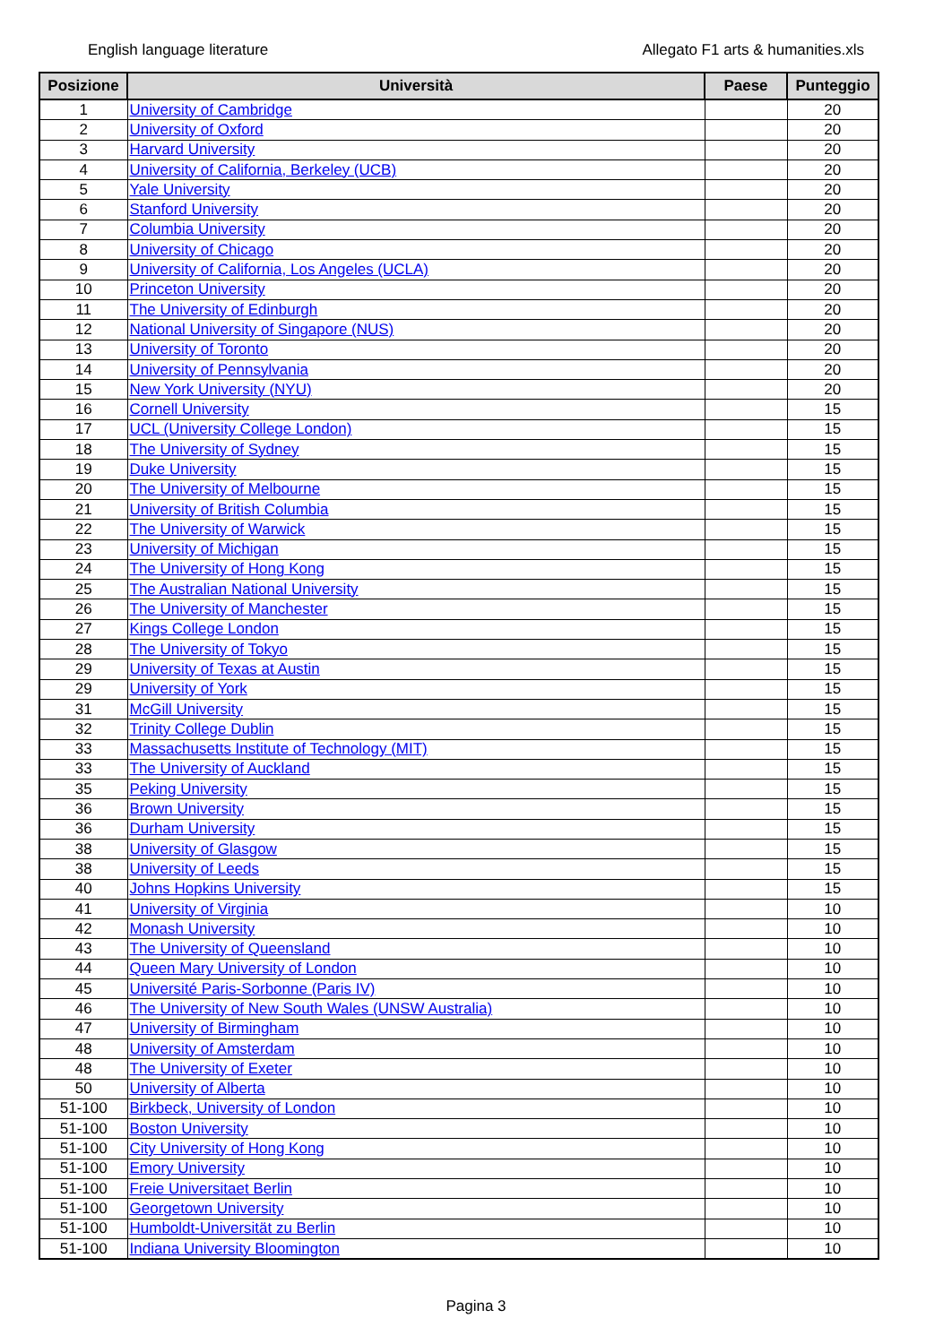English language literature Allegato F1 arts & humanities.xls
| Posizione | Università | Paese | Punteggio |
| --- | --- | --- | --- |
| 1 | University of Cambridge | | 20 |
| 2 | University of Oxford | | 20 |
| 3 | Harvard University | | 20 |
| 4 | University of California, Berkeley (UCB) | | 20 |
| 5 | Yale University | | 20 |
| 6 | Stanford University | | 20 |
| 7 | Columbia University | | 20 |
| 8 | University of Chicago | | 20 |
| 9 | University of California, Los Angeles (UCLA) | | 20 |
| 10 | Princeton University | | 20 |
| 11 | The University of Edinburgh | | 20 |
| 12 | National University of Singapore (NUS) | | 20 |
| 13 | University of Toronto | | 20 |
| 14 | University of Pennsylvania | | 20 |
| 15 | New York University (NYU) | | 20 |
| 16 | Cornell University | | 15 |
| 17 | UCL (University College London) | | 15 |
| 18 | The University of Sydney | | 15 |
| 19 | Duke University | | 15 |
| 20 | The University of Melbourne | | 15 |
| 21 | University of British Columbia | | 15 |
| 22 | The University of Warwick | | 15 |
| 23 | University of Michigan | | 15 |
| 24 | The University of Hong Kong | | 15 |
| 25 | The Australian National University | | 15 |
| 26 | The University of Manchester | | 15 |
| 27 | Kings College London | | 15 |
| 28 | The University of Tokyo | | 15 |
| 29 | University of Texas at Austin | | 15 |
| 29 | University of York | | 15 |
| 31 | McGill University | | 15 |
| 32 | Trinity College Dublin | | 15 |
| 33 | Massachusetts Institute of Technology (MIT) | | 15 |
| 33 | The University of Auckland | | 15 |
| 35 | Peking University | | 15 |
| 36 | Brown University | | 15 |
| 36 | Durham University | | 15 |
| 38 | University of Glasgow | | 15 |
| 38 | University of Leeds | | 15 |
| 40 | Johns Hopkins University | | 15 |
| 41 | University of Virginia | | 10 |
| 42 | Monash University | | 10 |
| 43 | The University of Queensland | | 10 |
| 44 | Queen Mary University of London | | 10 |
| 45 | Université Paris-Sorbonne (Paris IV) | | 10 |
| 46 | The University of New South Wales (UNSW Australia) | | 10 |
| 47 | University of Birmingham | | 10 |
| 48 | University of Amsterdam | | 10 |
| 48 | The University of Exeter | | 10 |
| 50 | University of Alberta | | 10 |
| 51-100 | Birkbeck, University of London | | 10 |
| 51-100 | Boston University | | 10 |
| 51-100 | City University of Hong Kong | | 10 |
| 51-100 | Emory University | | 10 |
| 51-100 | Freie Universitaet Berlin | | 10 |
| 51-100 | Georgetown University | | 10 |
| 51-100 | Humboldt-Universität zu Berlin | | 10 |
| 51-100 | Indiana University Bloomington | | 10 |
Pagina 3